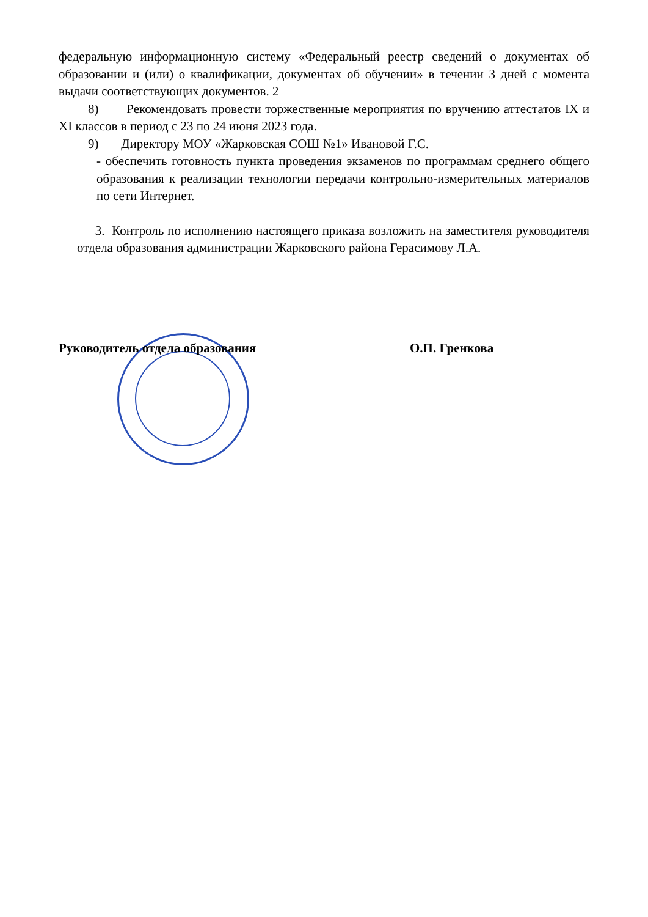федеральную информационную систему «Федеральный реестр сведений о документах об образовании и (или) о квалификации, документах об обучении» в течении 3 дней с момента выдачи соответствующих документов. 2
8) Рекомендовать провести торжественные мероприятия по вручению аттестатов IX и XI классов в период с 23 по 24 июня 2023 года.
9) Директору МОУ «Жарковская СОШ №1» Ивановой Г.С.
- обеспечить готовность пункта проведения экзаменов по программам среднего общего образования к реализации технологии передачи контрольно-измерительных материалов по сети Интернет.
3. Контроль по исполнению настоящего приказа возложить на заместителя руководителя отдела образования администрации Жарковского района Герасимову Л.А.
Руководитель отдела образования О.П. Гренкова